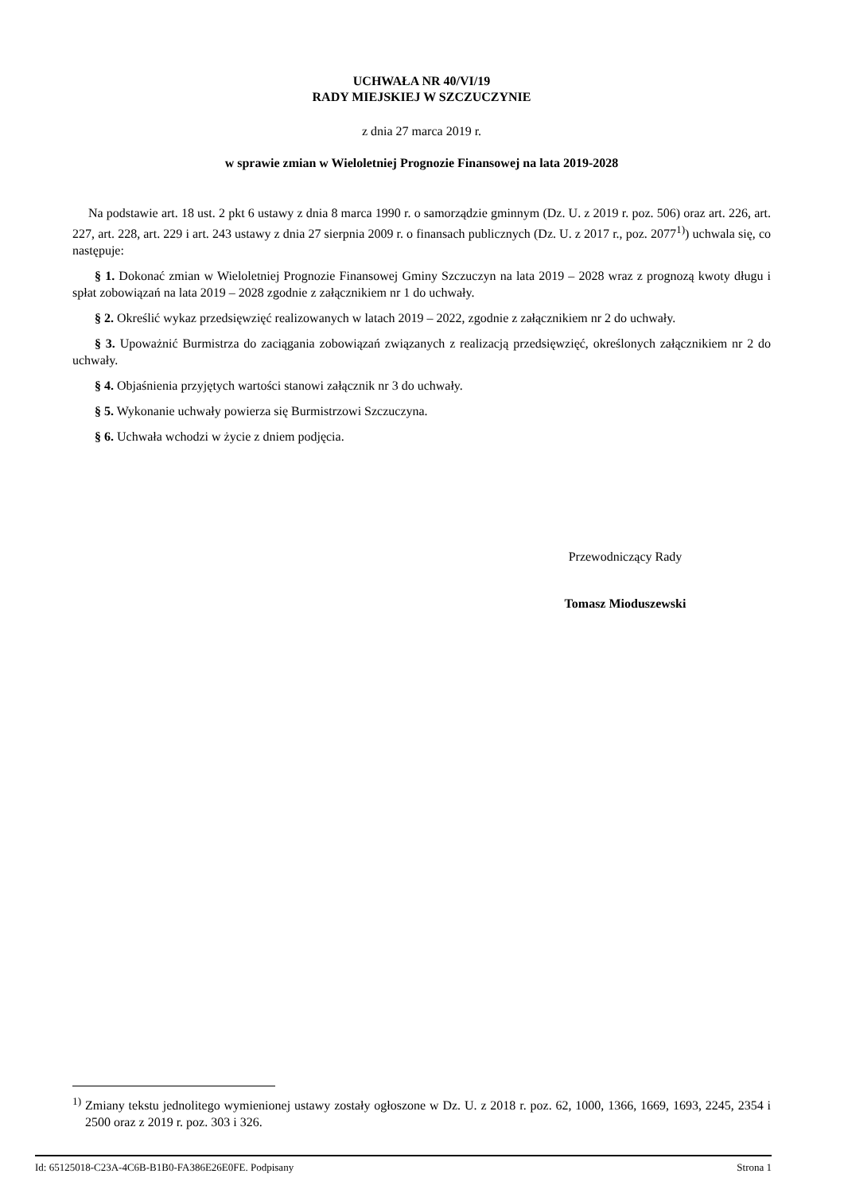UCHWAŁA NR 40/VI/19
RADY MIEJSKIEJ W SZCZUCZYNIE
z dnia 27 marca 2019 r.
w sprawie zmian w Wieloletniej Prognozie Finansowej na lata 2019-2028
Na podstawie art. 18 ust. 2 pkt 6 ustawy z dnia 8 marca 1990 r. o samorządzie gminnym (Dz. U. z 2019 r. poz. 506) oraz art. 226, art. 227, art. 228, art. 229 i art. 243 ustawy z dnia 27 sierpnia 2009 r. o finansach publicznych (Dz. U. z 2017 r., poz. 2077<sup>1)</sup>) uchwala się, co następuje:
§ 1. Dokonać zmian w Wieloletniej Prognozie Finansowej Gminy Szczuczyn na lata 2019 – 2028 wraz z prognozą kwoty długu i spłat zobowiązań na lata 2019 – 2028 zgodnie z załącznikiem nr 1 do uchwały.
§ 2. Określić wykaz przedsięwzięć realizowanych w latach 2019 – 2022, zgodnie z załącznikiem nr 2 do uchwały.
§ 3. Upoważnić Burmistrza do zaciągania zobowiązań związanych z realizacją przedsięwzięć, określonych załącznikiem nr 2 do uchwały.
§ 4. Objaśnienia przyjętych wartości stanowi załącznik nr 3 do uchwały.
§ 5. Wykonanie uchwały powierza się Burmistrzowi Szczuczyna.
§ 6. Uchwała wchodzi w życie z dniem podjęcia.
Przewodniczący Rady
Tomasz Mioduszewski
<sup>1)</sup> Zmiany tekstu jednolitego wymienionej ustawy zostały ogłoszone w Dz. U. z 2018 r. poz. 62, 1000, 1366, 1669, 1693, 2245, 2354 i 2500 oraz z 2019 r. poz. 303 i 326.
Id: 65125018-C23A-4C6B-B1B0-FA386E26E0FE. Podpisany Strona 1